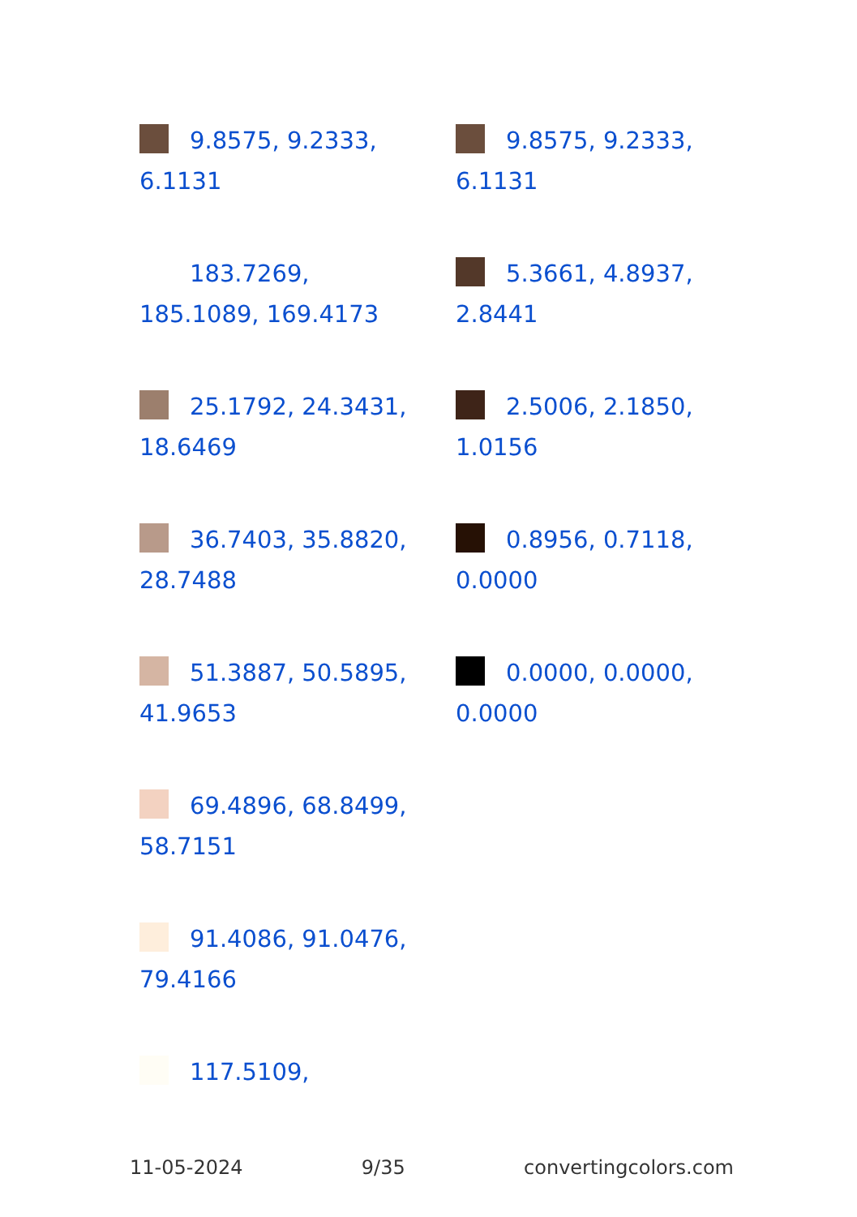9.8575, 9.2333,
6.1131
183.7269,
185.1089, 169.4173
25.1792, 24.3431,
18.6469
36.7403, 35.8820,
28.7488
51.3887, 50.5895,
41.9653
69.4896, 68.8499,
58.7151
91.4086, 91.0476,
79.4166
117.5109,
9.8575, 9.2333,
6.1131
5.3661, 4.8937,
2.8441
2.5006, 2.1850,
1.0156
0.8956, 0.7118,
0.0000
0.0000, 0.0000,
0.0000
11-05-2024 9/35 convertingcolors.com